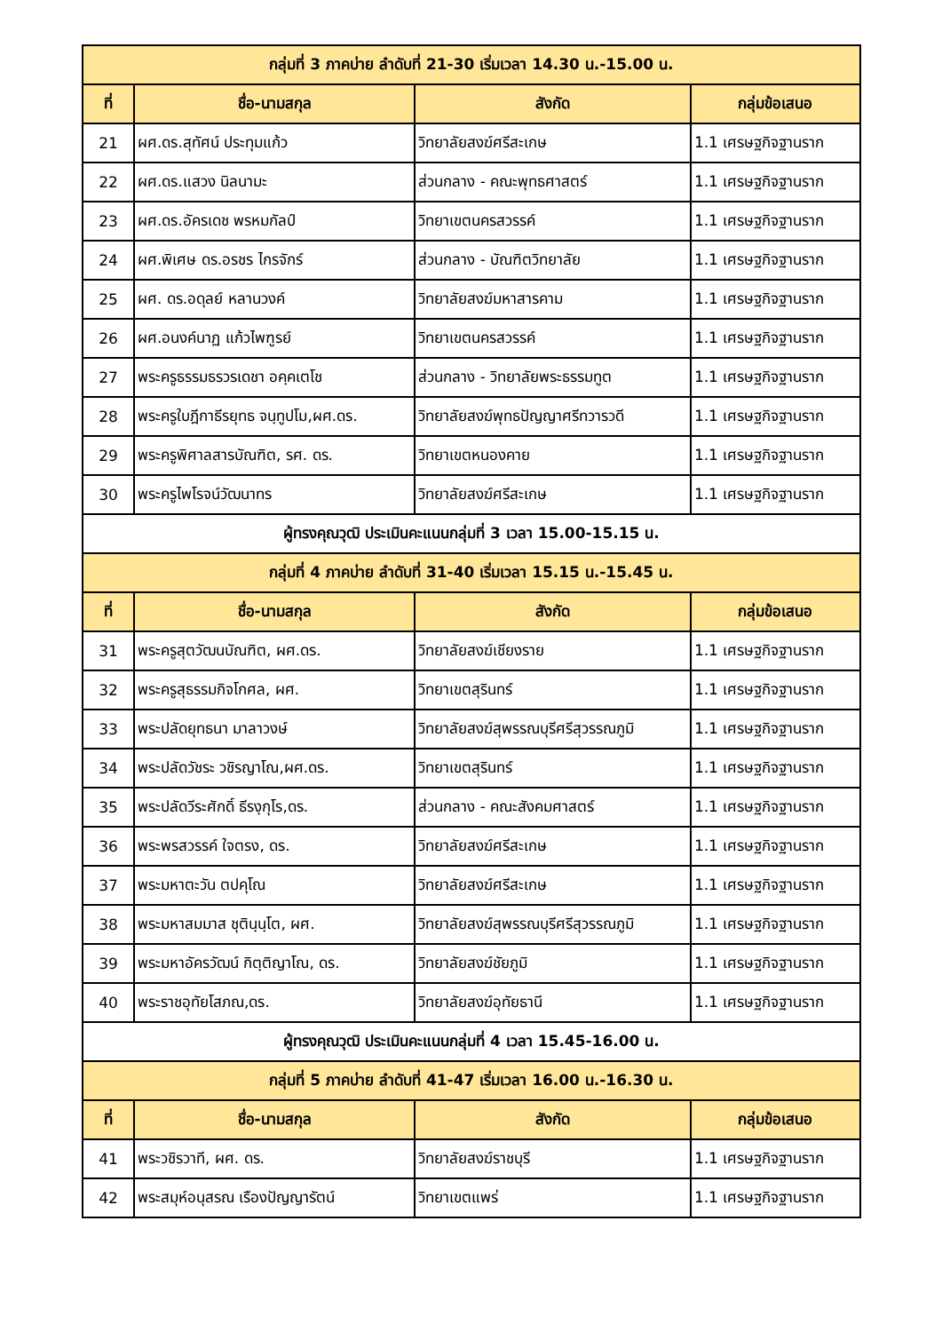| กลุ่มที่ 3 ภาคบ่าย ลำดับที่ 21-30 เริ่มเวลา 14.30 น.-15.00 น. | | | |
| ที่ | ชื่อ-นามสกุล | สังกัด | กลุ่มข้อเสนอ |
| 21 | ผศ.ดร.สุทัศน์ ประทุมแก้ว | วิทยาลัยสงฆ์ศรีสะเกษ | 1.1 เศรษฐกิจฐานราก |
| 22 | ผศ.ดร.แสวง นิลนามะ | ส่วนกลาง - คณะพุทธศาสตร์ | 1.1 เศรษฐกิจฐานราก |
| 23 | ผศ.ดร.อัครเดช พรหมกัลป์ | วิทยาเขตนครสวรรค์ | 1.1 เศรษฐกิจฐานราก |
| 24 | ผศ.พิเศษ ดร.อรชร ไกรจักร์ | ส่วนกลาง - บัณฑิตวิทยาลัย | 1.1 เศรษฐกิจฐานราก |
| 25 | ผศ. ดร.อดุลย์ หลานวงค์ | วิทยาลัยสงฆ์มหาสารคาม | 1.1 เศรษฐกิจฐานราก |
| 26 | ผศ.อนงค์นาฏ แก้วไพฑูรย์ | วิทยาเขตนครสวรรค์ | 1.1 เศรษฐกิจฐานราก |
| 27 | พระครูธรรมธรวรเดชา อคฺคเตโช | ส่วนกลาง - วิทยาลัยพระธรรมทูต | 1.1 เศรษฐกิจฐานราก |
| 28 | พระครูใบฎีกาธีรยุทธ จนฺทูปโม,ผศ.ดร. | วิทยาลัยสงฆ์พุทธปัญญาศรีทวารวดี | 1.1 เศรษฐกิจฐานราก |
| 29 | พระครูพิศาลสารบัณฑิต, รศ. ดร. | วิทยาเขตหนองคาย | 1.1 เศรษฐกิจฐานราก |
| 30 | พระครูไพโรจน์วัฒนาทร | วิทยาลัยสงฆ์ศรีสะเกษ | 1.1 เศรษฐกิจฐานราก |
| ผู้ทรงคุณวุฒิ ประเมินคะแนนกลุ่มที่ 3 เวลา 15.00-15.15 น. | | | |
| กลุ่มที่ 4 ภาคบ่าย ลำดับที่ 31-40 เริ่มเวลา 15.15 น.-15.45 น. | | | |
| ที่ | ชื่อ-นามสกุล | สังกัด | กลุ่มข้อเสนอ |
| 31 | พระครูสุตวัฒนบัณฑิต, ผศ.ดร. | วิทยาลัยสงฆ์เชียงราย | 1.1 เศรษฐกิจฐานราก |
| 32 | พระครูสุธรรมกิจโกศล, ผศ. | วิทยาเขตสุรินทร์ | 1.1 เศรษฐกิจฐานราก |
| 33 | พระปลัดยุทธนา มาลาวงษ์ | วิทยาลัยสงฆ์สุพรรณบุรีศรีสุวรรณภูมิ | 1.1 เศรษฐกิจฐานราก |
| 34 | พระปลัดวัชระ วชิรญาโณ,ผศ.ดร. | วิทยาเขตสุรินทร์ | 1.1 เศรษฐกิจฐานราก |
| 35 | พระปลัดวีระศักดิ์ ธีรงฺกุโร,ดร. | ส่วนกลาง - คณะสังคมศาสตร์ | 1.1 เศรษฐกิจฐานราก |
| 36 | พระพรสวรรค์ ใจตรง, ดร. | วิทยาลัยสงฆ์ศรีสะเกษ | 1.1 เศรษฐกิจฐานราก |
| 37 | พระมหาตะวัน ตปคุโณ | วิทยาลัยสงฆ์ศรีสะเกษ | 1.1 เศรษฐกิจฐานราก |
| 38 | พระมหาสมมาส ชุตินฺนฺโต, ผศ. | วิทยาลัยสงฆ์สุพรรณบุรีศรีสุวรรณภูมิ | 1.1 เศรษฐกิจฐานราก |
| 39 | พระมหาอัครวัฒน์ กิตฺติญาโณ, ดร. | วิทยาลัยสงฆ์ชัยภูมิ | 1.1 เศรษฐกิจฐานราก |
| 40 | พระราชอุทัยโสภณ,ดร. | วิทยาลัยสงฆ์อุทัยธานี | 1.1 เศรษฐกิจฐานราก |
| ผู้ทรงคุณวุฒิ ประเมินคะแนนกลุ่มที่ 4 เวลา 15.45-16.00 น. | | | |
| กลุ่มที่ 5 ภาคบ่าย ลำดับที่ 41-47 เริ่มเวลา 16.00 น.-16.30 น. | | | |
| ที่ | ชื่อ-นามสกุล | สังกัด | กลุ่มข้อเสนอ |
| 41 | พระวชิรวาที, ผศ. ดร. | วิทยาลัยสงฆ์ราชบุรี | 1.1 เศรษฐกิจฐานราก |
| 42 | พระสมุห์อนุสรณ เรืองปัญญารัตน์ | วิทยาเขตแพร่ | 1.1 เศรษฐกิจฐานราก |